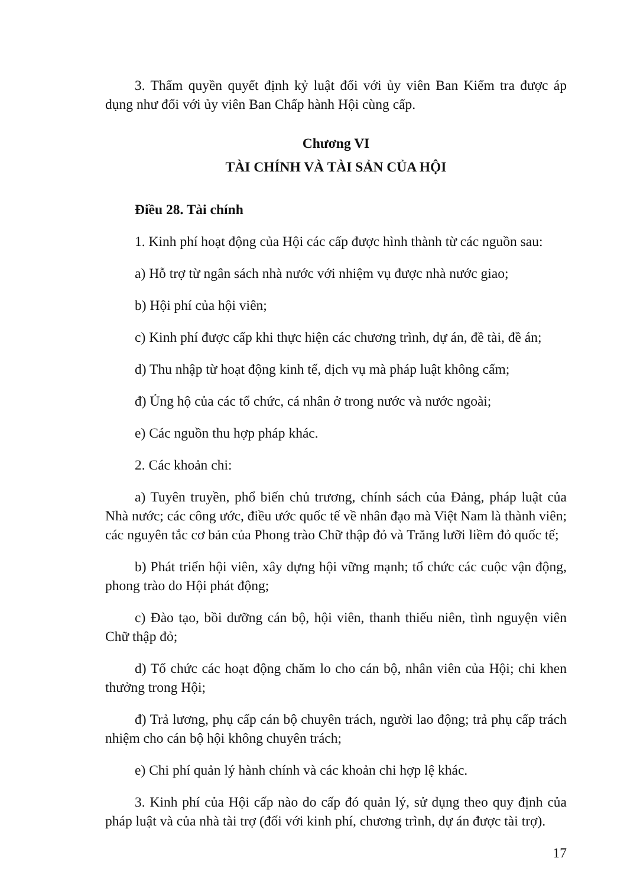3. Thẩm quyền quyết định kỷ luật đối với ủy viên Ban Kiểm tra được áp dụng như đối với ủy viên Ban Chấp hành Hội cùng cấp.
Chương VI
TÀI CHÍNH VÀ TÀI SẢN CỦA HỘI
Điều 28. Tài chính
1. Kinh phí hoạt động của Hội các cấp được hình thành từ các nguồn sau:
a) Hỗ trợ từ ngân sách nhà nước với nhiệm vụ được nhà nước giao;
b) Hội phí của hội viên;
c) Kinh phí được cấp khi thực hiện các chương trình, dự án, đề tài, đề án;
d) Thu nhập từ hoạt động kinh tế, dịch vụ mà pháp luật không cấm;
đ) Ủng hộ của các tổ chức, cá nhân ở trong nước và nước ngoài;
e) Các nguồn thu hợp pháp khác.
2. Các khoản chi:
a) Tuyên truyền, phổ biến chủ trương, chính sách của Đảng, pháp luật của Nhà nước; các công ước, điều ước quốc tế về nhân đạo mà Việt Nam là thành viên; các nguyên tắc cơ bản của Phong trào Chữ thập đỏ và Trăng lưỡi liềm đỏ quốc tế;
b) Phát triển hội viên, xây dựng hội vững mạnh; tổ chức các cuộc vận động, phong trào do Hội phát động;
c) Đào tạo, bồi dưỡng cán bộ, hội viên, thanh thiếu niên, tình nguyện viên Chữ thập đỏ;
d) Tổ chức các hoạt động chăm lo cho cán bộ, nhân viên của Hội; chi khen thưởng trong Hội;
đ) Trả lương, phụ cấp cán bộ chuyên trách, người lao động; trả phụ cấp trách nhiệm cho cán bộ hội không chuyên trách;
e) Chi phí quản lý hành chính và các khoản chi hợp lệ khác.
3. Kinh phí của Hội cấp nào do cấp đó quản lý, sử dụng theo quy định của pháp luật và của nhà tài trợ (đối với kinh phí, chương trình, dự án được tài trợ).
17